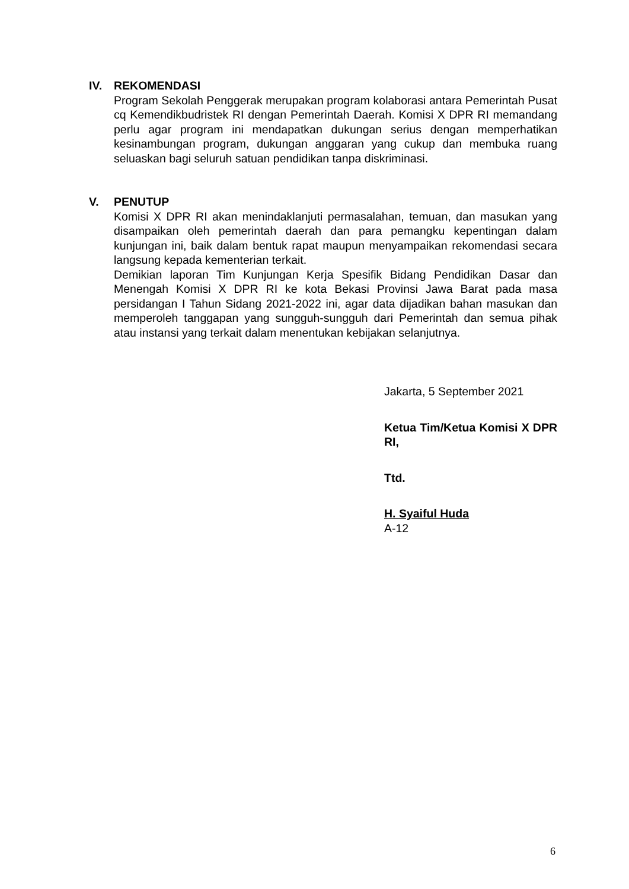IV. REKOMENDASI
Program Sekolah Penggerak merupakan program kolaborasi antara Pemerintah Pusat cq Kemendikbudristek RI dengan Pemerintah Daerah. Komisi X DPR RI memandang perlu agar program ini mendapatkan dukungan serius dengan memperhatikan kesinambungan program, dukungan anggaran yang cukup dan membuka ruang seluaskan bagi seluruh satuan pendidikan tanpa diskriminasi.
V. PENUTUP
Komisi X DPR RI akan menindaklanjuti permasalahan, temuan, dan masukan yang disampaikan oleh pemerintah daerah dan para pemangku kepentingan dalam kunjungan ini, baik dalam bentuk rapat maupun menyampaikan rekomendasi secara langsung kepada kementerian terkait.
Demikian laporan Tim Kunjungan Kerja Spesifik Bidang Pendidikan Dasar dan Menengah Komisi X DPR RI ke kota Bekasi Provinsi Jawa Barat pada masa persidangan I Tahun Sidang 2021-2022 ini, agar data dijadikan bahan masukan dan memperoleh tanggapan yang sungguh-sungguh dari Pemerintah dan semua pihak atau instansi yang terkait dalam menentukan kebijakan selanjutnya.
Jakarta, 5 September 2021
Ketua Tim/Ketua Komisi X DPR RI,
Ttd.
H. Syaiful Huda
A-12
6